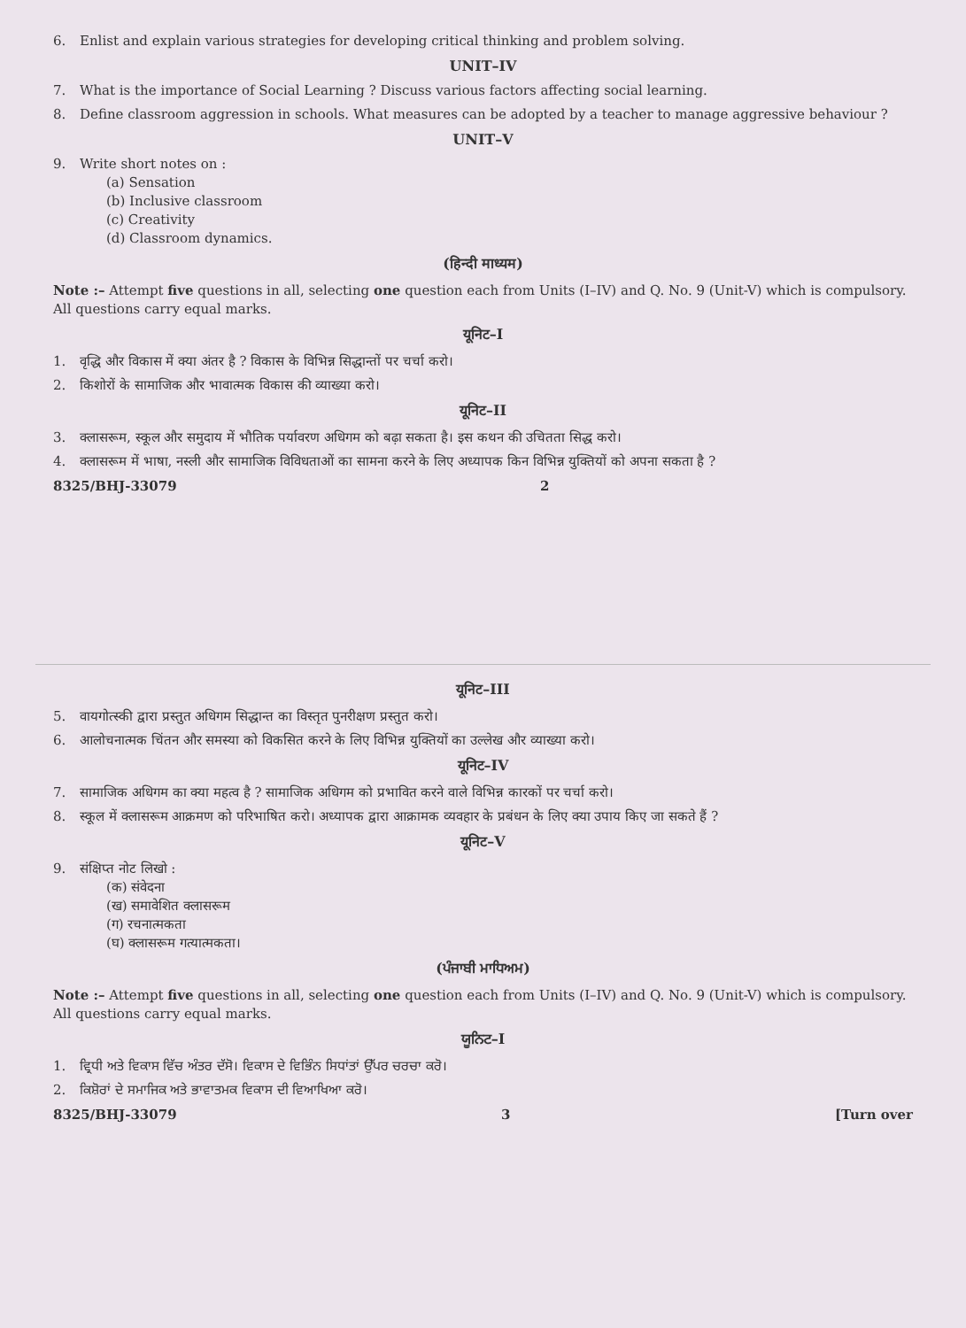6. Enlist and explain various strategies for developing critical thinking and problem solving.
UNIT–IV
7. What is the importance of Social Learning ? Discuss various factors affecting social learning.
8. Define classroom aggression in schools. What measures can be adopted by a teacher to manage aggressive behaviour ?
UNIT–V
9. Write short notes on :
(a) Sensation
(b) Inclusive classroom
(c) Creativity
(d) Classroom dynamics.
(हिन्दी माध्यम)
Note :– Attempt five questions in all, selecting one question each from Units (I–IV) and Q. No. 9 (Unit-V) which is compulsory. All questions carry equal marks.
यूनिट–I
1. वृद्धि और विकास में क्या अंतर है ? विकास के विभिन्न सिद्धान्तों पर चर्चा करो।
2. किशोरों के सामाजिक और भावात्मक विकास की व्याख्या करो।
यूनिट–II
3. क्लासरूम, स्कूल और समुदाय में भौतिक पर्यावरण अधिगम को बढ़ा सकता है। इस कथन की उचितता सिद्ध करो।
4. क्लासरूम में भाषा, नस्ली और सामाजिक विविधताओं का सामना करने के लिए अध्यापक किन विभिन्न युक्तियों को अपना सकता है ?
8325/BHJ-33079 2
यूनिट–III
5. वायगोत्स्की द्वारा प्रस्तुत अधिगम सिद्धान्त का विस्तृत पुनरीक्षण प्रस्तुत करो।
6. आलोचनात्मक चिंतन और समस्या को विकसित करने के लिए विभिन्न युक्तियों का उल्लेख और व्याख्या करो।
यूनिट–IV
7. सामाजिक अधिगम का क्या महत्व है ? सामाजिक अधिगम को प्रभावित करने वाले विभिन्न कारकों पर चर्चा करो।
8. स्कूल में क्लासरूम आक्रमण को परिभाषित करो। अध्यापक द्वारा आक्रामक व्यवहार के प्रबंधन के लिए क्या उपाय किए जा सकते हैं ?
यूनिट–V
9. संक्षिप्त नोट लिखो :
(क) संवेदना
(ख) समावेशित क्लासरूम
(ग) रचनात्मकता
(घ) क्लासरूम गत्यात्मकता।
(ਪੰਜਾਬੀ ਮਾਧਿਅਮ)
Note :– Attempt five questions in all, selecting one question each from Units (I–IV) and Q. No. 9 (Unit-V) which is compulsory. All questions carry equal marks.
ਯੂਨਿਟ–I
1. ਵ੍ਰਿਧੀ ਅਤੇ ਵਿਕਾਸ ਵਿੱਚ ਅੰਤਰ ਦੱਸੋ। ਵਿਕਾਸ ਦੇ ਵਿਭਿੰਨ ਸਿਧਾਂਤਾਂ ਉੱਪਰ ਚਰਚਾ ਕਰੋ।
2. ਕਿਸ਼ੋਰਾਂ ਦੇ ਸਮਾਜਿਕ ਅਤੇ ਭਾਵਾਤਮਕ ਵਿਕਾਸ ਦੀ ਵਿਆਖਿਆ ਕਰੋ।
8325/BHJ-33079 3 [Turn over